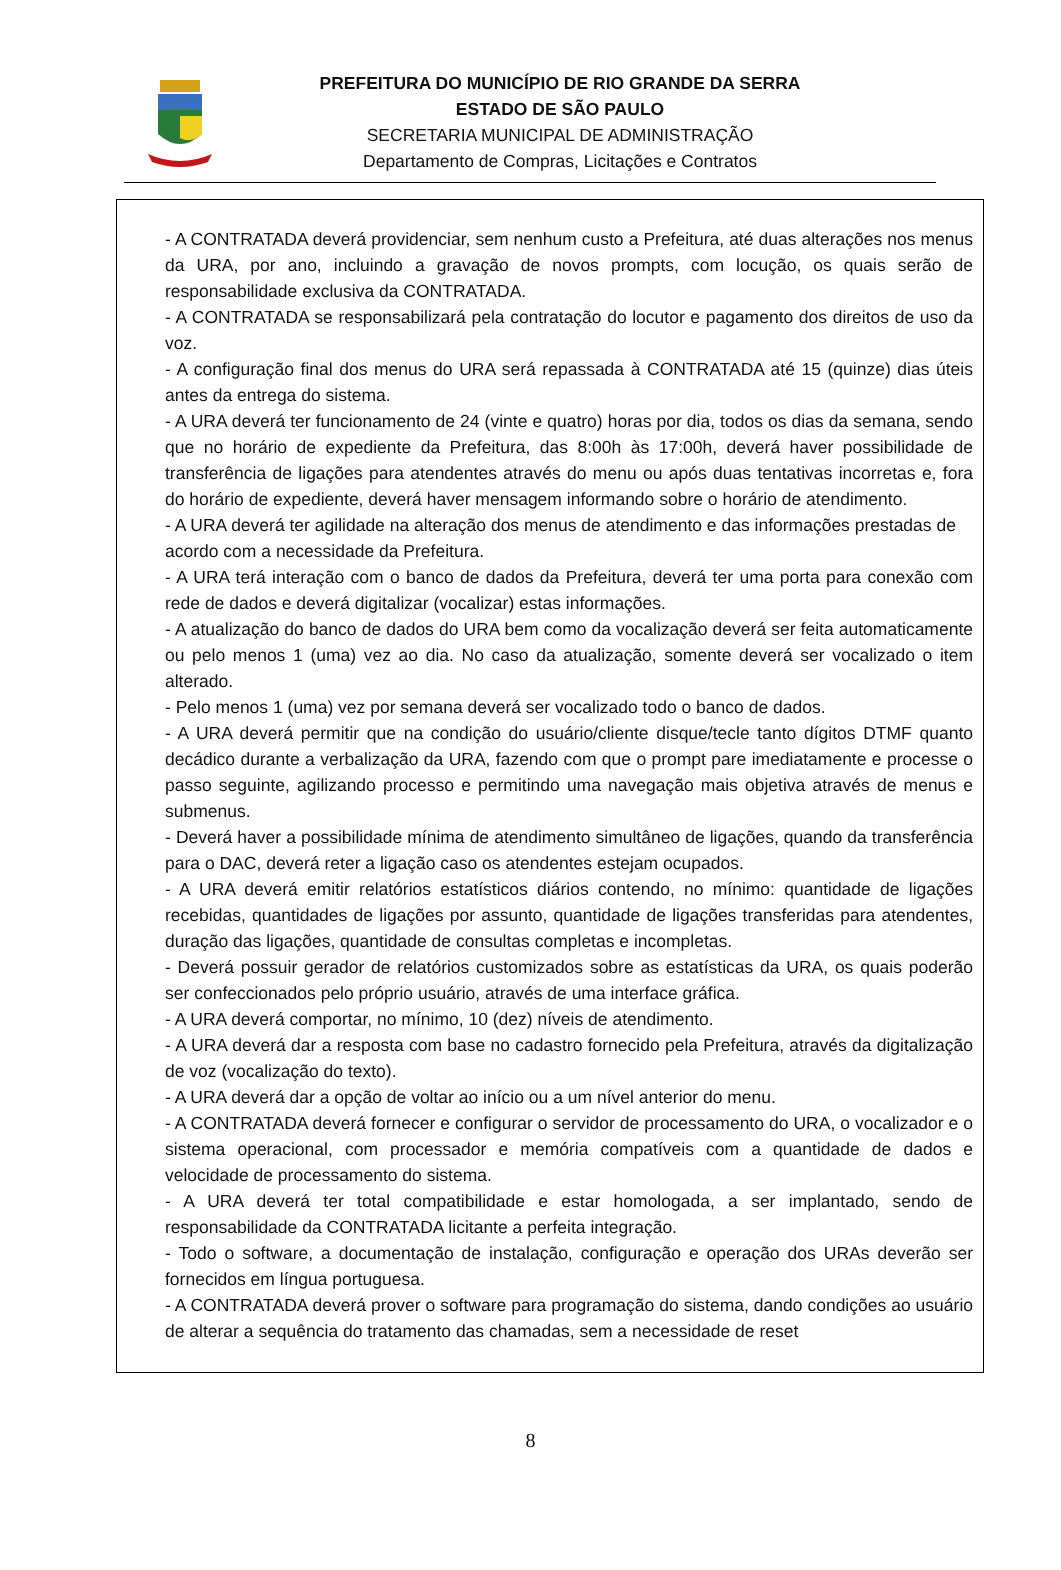PREFEITURA DO MUNICÍPIO DE RIO GRANDE DA SERRA
ESTADO DE SÃO PAULO
SECRETARIA MUNICIPAL DE ADMINISTRAÇÃO
Departamento de Compras, Licitações e Contratos
- A CONTRATADA deverá providenciar, sem nenhum custo a Prefeitura, até duas alterações nos menus da URA, por ano, incluindo a gravação de novos prompts, com locução, os quais serão de responsabilidade exclusiva da CONTRATADA.
- A CONTRATADA se responsabilizará pela contratação do locutor e pagamento dos direitos de uso da voz.
- A configuração final dos menus do URA será repassada à CONTRATADA até 15 (quinze) dias úteis antes da entrega do sistema.
- A URA deverá ter funcionamento de 24 (vinte e quatro) horas por dia, todos os dias da semana, sendo que no horário de expediente da Prefeitura, das 8:00h às 17:00h, deverá haver possibilidade de transferência de ligações para atendentes através do menu ou após duas tentativas incorretas e, fora do horário de expediente, deverá haver mensagem informando sobre o horário de atendimento.
- A URA deverá ter agilidade na alteração dos menus de atendimento e das informações prestadas de acordo com a necessidade da Prefeitura.
- A URA terá interação com o banco de dados da Prefeitura, deverá ter uma porta para conexão com rede de dados e deverá digitalizar (vocalizar) estas informações.
- A atualização do banco de dados do URA bem como da vocalização deverá ser feita automaticamente ou pelo menos 1 (uma) vez ao dia. No caso da atualização, somente deverá ser vocalizado o item alterado.
- Pelo menos 1 (uma) vez por semana deverá ser vocalizado todo o banco de dados.
- A URA deverá permitir que na condição do usuário/cliente disque/tecle tanto dígitos DTMF quanto decádico durante a verbalização da URA, fazendo com que o prompt pare imediatamente e processe o passo seguinte, agilizando processo e permitindo uma navegação mais objetiva através de menus e submenus.
- Deverá haver a possibilidade mínima de atendimento simultâneo de ligações, quando da transferência para o DAC, deverá reter a ligação caso os atendentes estejam ocupados.
- A URA deverá emitir relatórios estatísticos diários contendo, no mínimo: quantidade de ligações recebidas, quantidades de ligações por assunto, quantidade de ligações transferidas para atendentes, duração das ligações, quantidade de consultas completas e incompletas.
- Deverá possuir gerador de relatórios customizados sobre as estatísticas da URA, os quais poderão ser confeccionados pelo próprio usuário, através de uma interface gráfica.
- A URA deverá comportar, no mínimo, 10 (dez) níveis de atendimento.
- A URA deverá dar a resposta com base no cadastro fornecido pela Prefeitura, através da digitalização de voz (vocalização do texto).
- A URA deverá dar a opção de voltar ao início ou a um nível anterior do menu.
- A CONTRATADA deverá fornecer e configurar o servidor de processamento do URA, o vocalizador e o sistema operacional, com processador e memória compatíveis com a quantidade de dados e velocidade de processamento do sistema.
- A URA deverá ter total compatibilidade e estar homologada, a ser implantado, sendo de responsabilidade da CONTRATADA licitante a perfeita integração.
- Todo o software, a documentação de instalação, configuração e operação dos URAs deverão ser fornecidos em língua portuguesa.
- A CONTRATADA deverá prover o software para programação do sistema, dando condições ao usuário de alterar a sequência do tratamento das chamadas, sem a necessidade de reset
8